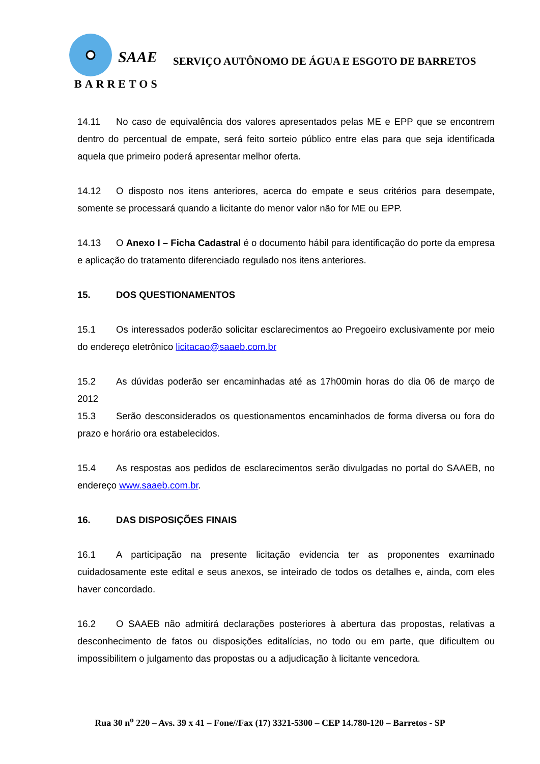SAAE
BARRETOS
SERVIÇO AUTÔNOMO DE ÁGUA E ESGOTO DE BARRETOS
14.11 No caso de equivalência dos valores apresentados pelas ME e EPP que se encontrem dentro do percentual de empate, será feito sorteio público entre elas para que seja identificada aquela que primeiro poderá apresentar melhor oferta.
14.12 O disposto nos itens anteriores, acerca do empate e seus critérios para desempate, somente se processará quando a licitante do menor valor não for ME ou EPP.
14.13 O Anexo I – Ficha Cadastral é o documento hábil para identificação do porte da empresa e aplicação do tratamento diferenciado regulado nos itens anteriores.
15. DOS QUESTIONAMENTOS
15.1 Os interessados poderão solicitar esclarecimentos ao Pregoeiro exclusivamente por meio do endereço eletrônico licitacao@saaeb.com.br
15.2 As dúvidas poderão ser encaminhadas até as 17h00min horas do dia 06 de março de 2012
15.3 Serão desconsiderados os questionamentos encaminhados de forma diversa ou fora do prazo e horário ora estabelecidos.
15.4 As respostas aos pedidos de esclarecimentos serão divulgadas no portal do SAAEB, no endereço www.saaeb.com.br.
16. DAS DISPOSIÇÕES FINAIS
16.1 A participação na presente licitação evidencia ter as proponentes examinado cuidadosamente este edital e seus anexos, se inteirado de todos os detalhes e, ainda, com eles haver concordado.
16.2 O SAAEB não admitirá declarações posteriores à abertura das propostas, relativas a desconhecimento de fatos ou disposições editalícias, no todo ou em parte, que dificultem ou impossibilitem o julgamento das propostas ou a adjudicação à licitante vencedora.
Rua 30 n<sup>o</sup> 220 – Avs. 39 x 41 – Fone//Fax (17) 3321-5300 – CEP 14.780-120 – Barretos - SP